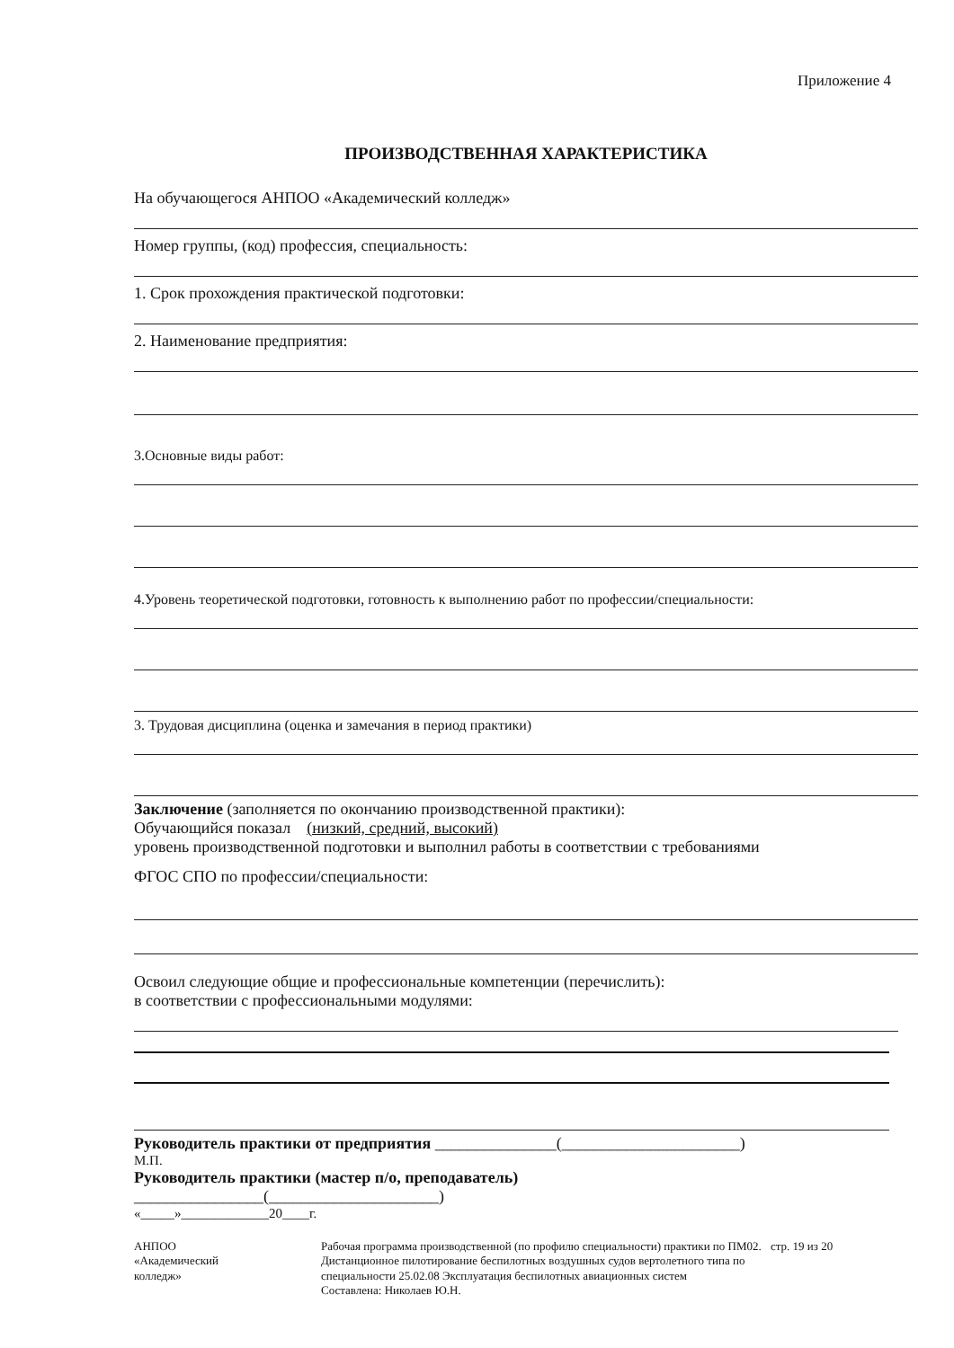Приложение 4
ПРОИЗВОДСТВЕННАЯ ХАРАКТЕРИСТИКА
На обучающегося АНПОО «Академический колледж»
Номер группы, (код) профессия, специальность:
1. Срок прохождения практической подготовки:
2. Наименование предприятия:
3.Основные виды работ:
4.Уровень теоретической подготовки, готовность к выполнению работ по профессии/специальности:
3. Трудовая дисциплина (оценка и замечания в период практики)
Заключение (заполняется по окончанию производственной практики):
Обучающийся показал (низкий, средний, высокий)
уровень производственной подготовки и выполнил работы в соответствии с требованиями
ФГОС СПО по профессии/специальности:
Освоил следующие общие и профессиональные компетенции (перечислить):
в соответствии с профессиональными модулями:
Руководитель практики от предприятия _______________(______________________)
М.П.
Руководитель практики (мастер п/о, преподаватель)
________________(_____________________)
«_____»_____________20____г.
АНПОО
«Академический
колледж»
Рабочая программа производственной (по профилю специальности) практики по ПМ02. Дистанционное пилотирование беспилотных воздушных судов вертолетного типа по специальности 25.02.08 Эксплуатация беспилотных авиационных систем
Составлена: Николаев Ю.Н.
стр. 19 из 20